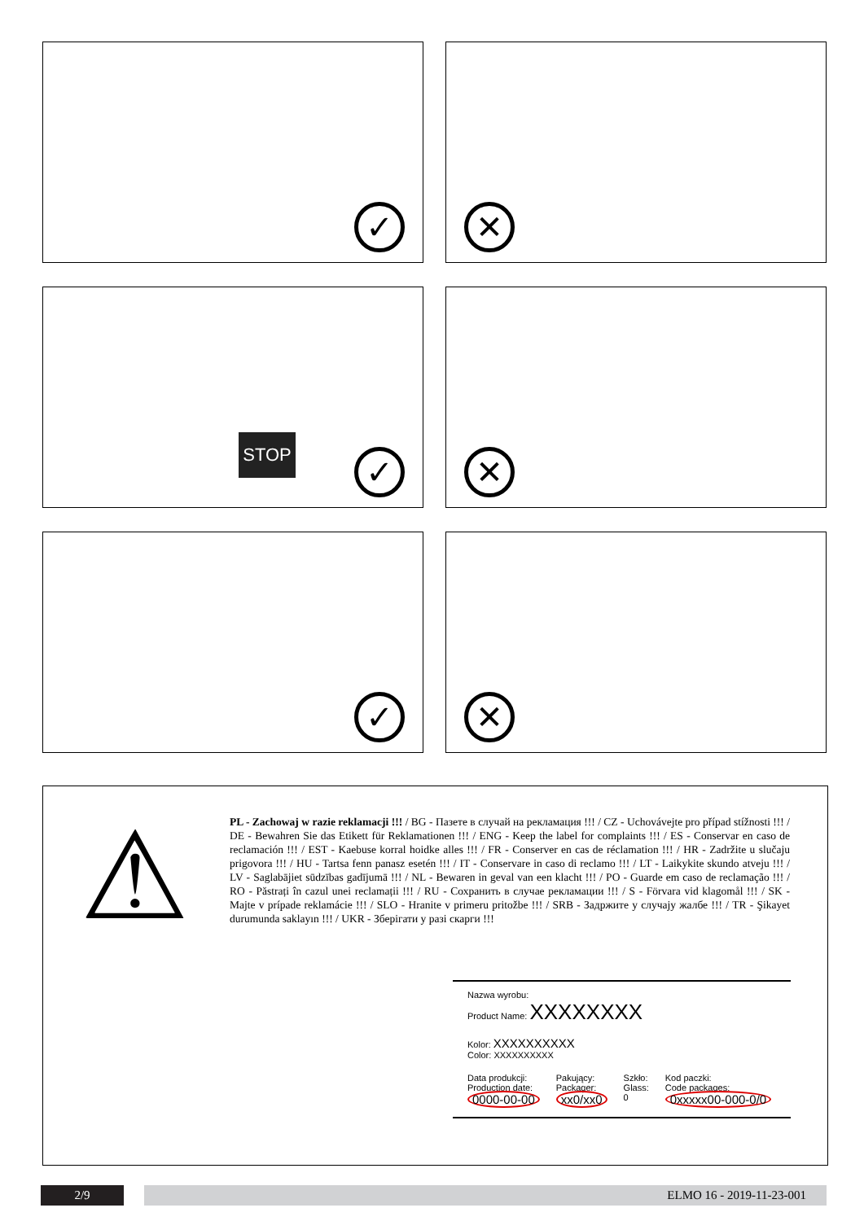✓
✕
STOP
✓
✕
✓
✕
⚠
PL - Zachowaj w razie reklamacji !!! / BG - Пазете в случай на рекламация !!! / CZ - Uchovávejte pro případ stížnosti !!! / DE - Bewahren Sie das Etikett für Reklamationen !!! / ENG - Keep the label for complaints !!! / ES - Conservar en caso de reclamación !!! / EST - Kaebuse korral hoidke alles !!! / FR - Conserver en cas de réclamation !!! / HR - Zadržite u slučaju prigovora !!! / HU - Tartsa fenn panasz esetén !!! / IT - Conservare in caso di reclamo !!! / LT - Laikykite skundo atveju !!! / LV - Saglabājiet sūdzības gadījumā !!! / NL - Bewaren in geval van een klacht !!! / PO - Guarde em caso de reclamação !!! / RO - Păstrați în cazul unei reclamații !!! / RU - Сохранить в случае рекламации !!! / S - Förvara vid klagomål !!! / SK - Majte v prípade reklamácie !!! / SLO - Hranite v primeru pritožbe !!! / SRB - Задржите у случају жалбе !!! / TR - Şikayet durumunda saklayın !!! / UKR - Зберігати у разі скарги !!!
Nazwa wyrobu:
Product Name: XXXXXXXX
Kolor: XXXXXXXXXX
Color: XXXXXXXXXX
Data produkcji:
Production date:
0000-00-00
Pakujący:
Packager:
xx0/xx0
Szkło:
Glass:
0
Kod paczki:
Code packages:
0xxxxx00-000-0/0
2/9 ELMO 16 - 2019-11-23-001